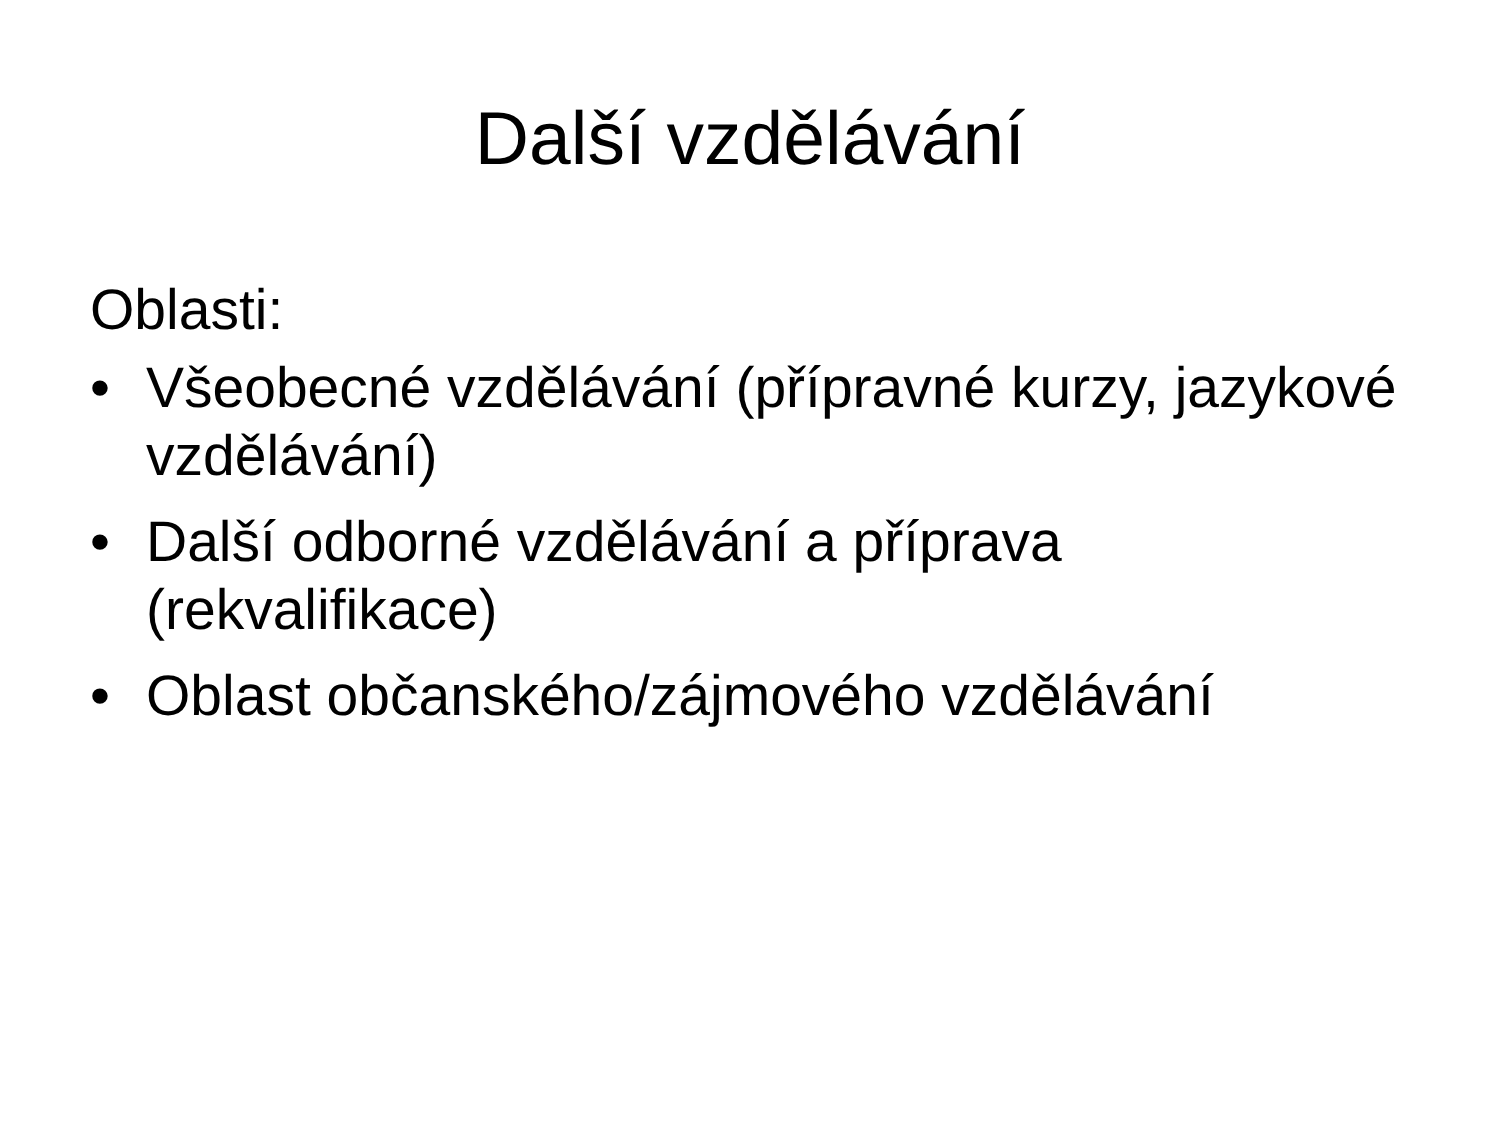Další vzdělávání
Oblasti:
• Všeobecné vzdělávání (přípravné kurzy, jazykové vzdělávání)
• Další odborné vzdělávání a příprava (rekvalifikace)
• Oblast občanského/zájmového vzdělávání